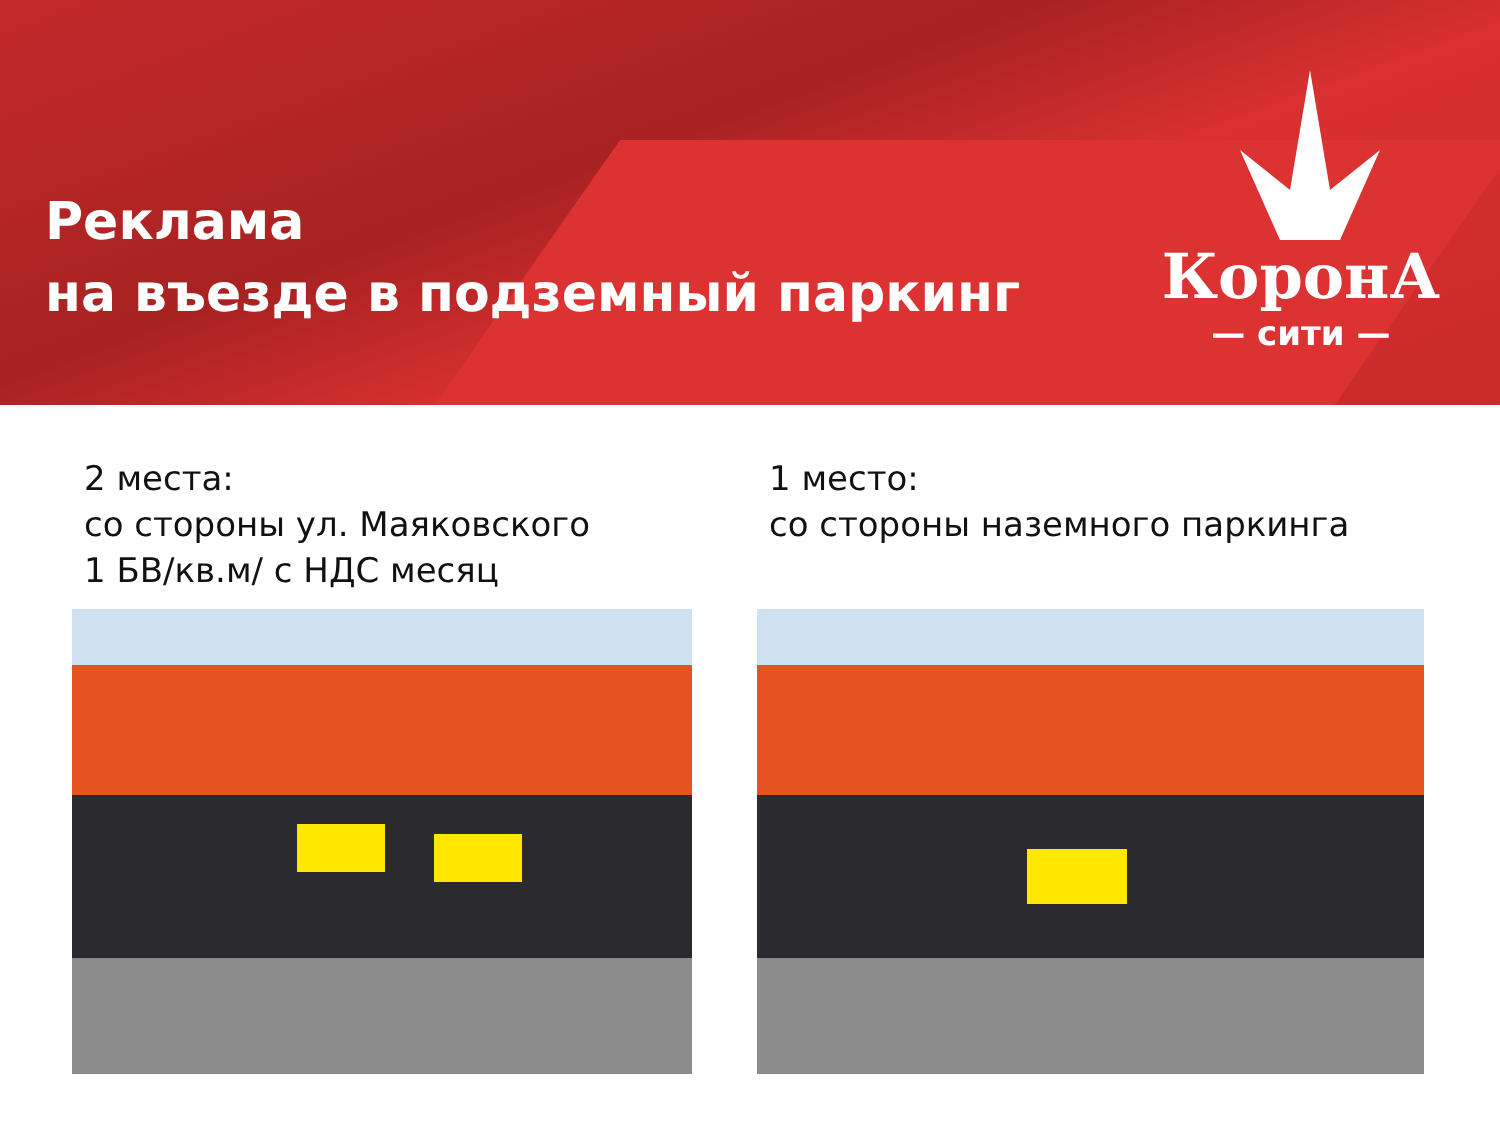Реклама
на въезде в подземный паркинг
КоронА
— сити —
2 места:
со стороны ул. Маяковского
1 БВ/кв.м/ с НДС месяц
1 место:
со стороны наземного паркинга